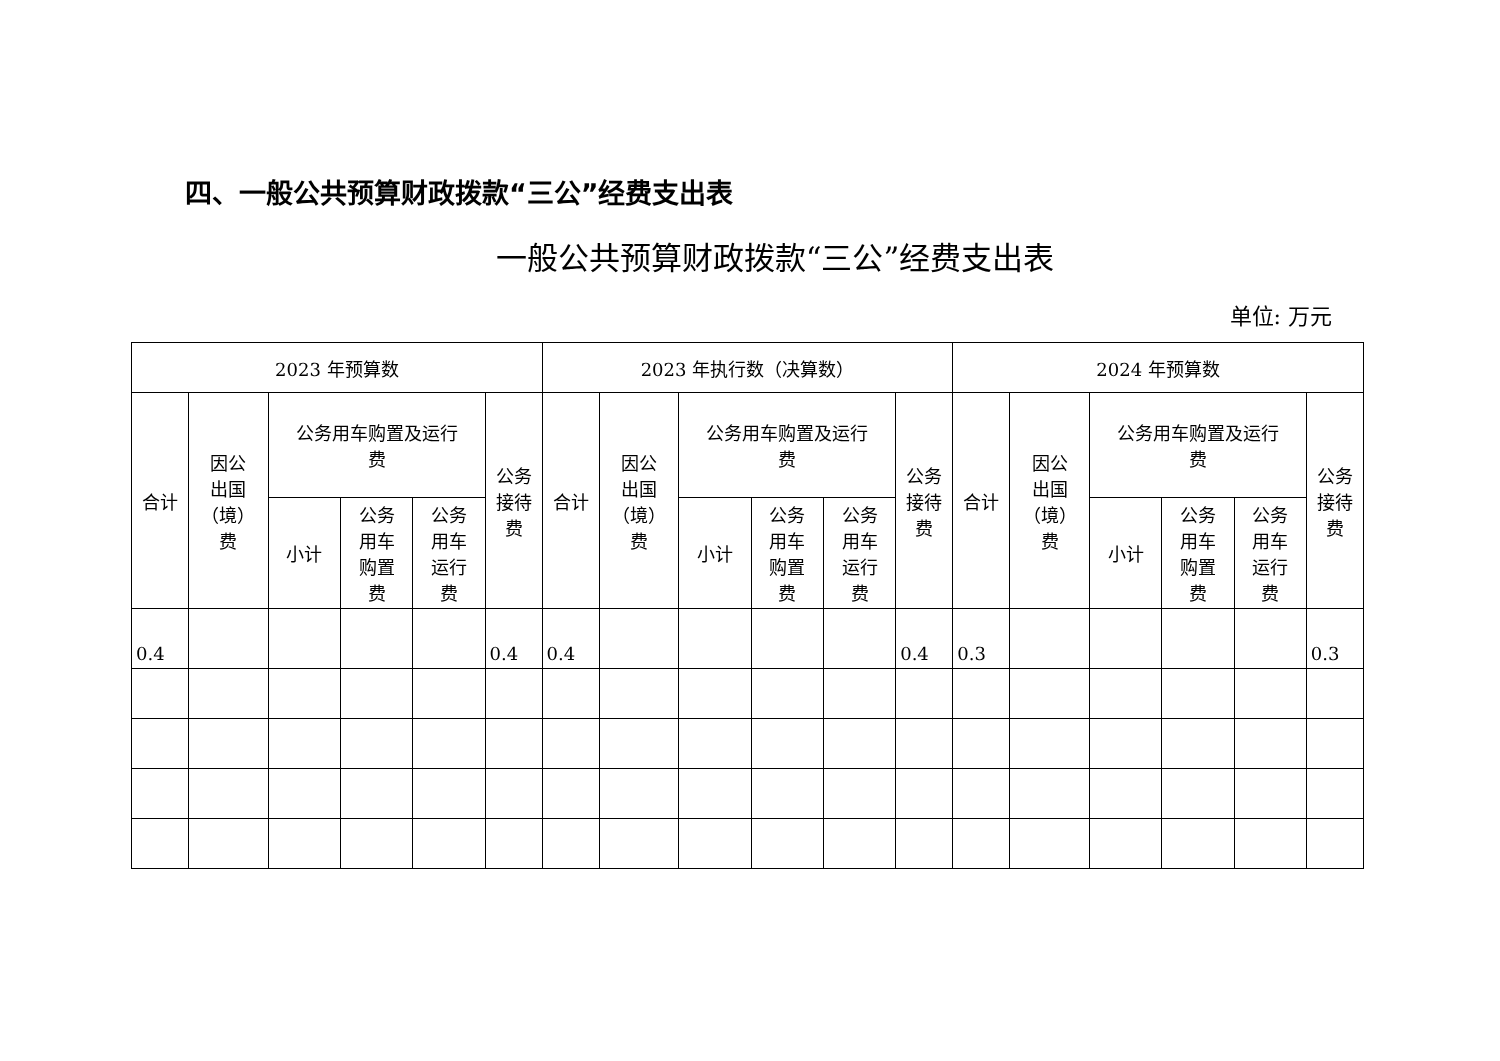四、一般公共预算财政拨款“三公”经费支出表
一般公共预算财政拨款“三公”经费支出表
单位: 万元
| 2023 年预算数 | | | | | | 2023 年执行数（决算数） | | | | | | 2024 年预算数 | | | | | |
| --- | --- | --- | --- | --- | --- | --- | --- | --- | --- | --- | --- | --- | --- | --- | --- | --- | --- |
| 合计 | 因公 出国 （境） 费 | 公务用车购置及运行 费 | | | 公务 接待 费 | 合计 | 因公 出国 （境） 费 | 公务用车购置及运行 费 | | | 公务 接待 费 | 合计 | 因公 出国 （境） 费 | 公务用车购置及运行 费 | | | 公务 接待 费 |
| | | 小计 | 公务 用车 购置 费 | 公务 用车 运行 费 | | | | 小计 | 公务 用车 购置 费 | 公务 用车 运行 费 | | | | 小计 | 公务 用车 购置 费 | 公务 用车 运行 费 | |
| 0.4 | | | | | 0.4 | 0.4 | | | | | 0.4 | 0.3 | | | | | 0.3 |